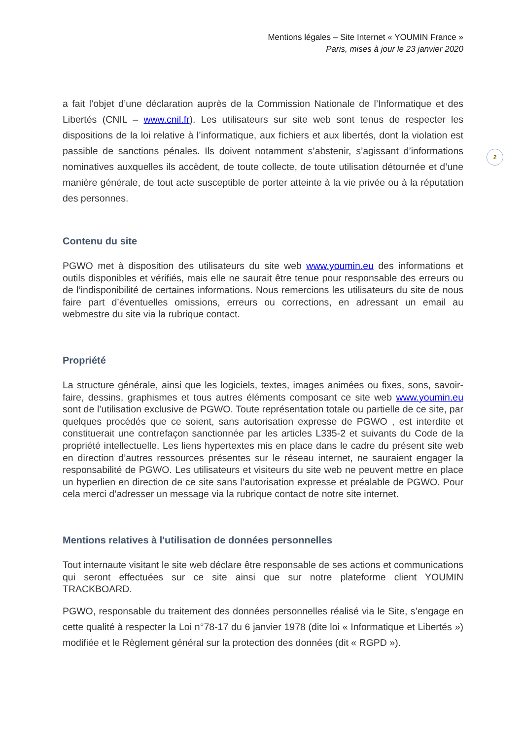Mentions légales – Site Internet « YOUMIN France »
Paris, mises à jour le 23 janvier 2020
2
a fait l’objet d’une déclaration auprès de la Commission Nationale de l’Informatique et des Libertés (CNIL – www.cnil.fr). Les utilisateurs sur site web sont tenus de respecter les dispositions de la loi relative à l’informatique, aux fichiers et aux libertés, dont la violation est passible de sanctions pénales. Ils doivent notamment s’abstenir, s’agissant d’informations nominatives auxquelles ils accèdent, de toute collecte, de toute utilisation détournée et d’une manière générale, de tout acte susceptible de porter atteinte à la vie privée ou à la réputation des personnes.
Contenu du site
PGWO met à disposition des utilisateurs du site web www.youmin.eu des informations et outils disponibles et vérifiés, mais elle ne saurait être tenue pour responsable des erreurs ou de l’indisponibilité de certaines informations. Nous remercions les utilisateurs du site de nous faire part d’éventuelles omissions, erreurs ou corrections, en adressant un email au webmestre du site via la rubrique contact.
Propriété
La structure générale, ainsi que les logiciels, textes, images animées ou fixes, sons, savoir-faire, dessins, graphismes et tous autres éléments composant ce site web www.youmin.eu sont de l’utilisation exclusive de PGWO. Toute représentation totale ou partielle de ce site, par quelques procédés que ce soient, sans autorisation expresse de PGWO , est interdite et constituerait une contrefaçon sanctionnée par les articles L335-2 et suivants du Code de la propriété intellectuelle. Les liens hypertextes mis en place dans le cadre du présent site web en direction d’autres ressources présentes sur le réseau internet, ne sauraient engager la responsabilité de PGWO. Les utilisateurs et visiteurs du site web ne peuvent mettre en place un hyperlien en direction de ce site sans l’autorisation expresse et préalable de PGWO. Pour cela merci d’adresser un message via la rubrique contact de notre site internet.
Mentions relatives à l'utilisation de données personnelles
Tout internaute visitant le site web déclare être responsable de ses actions et communications qui seront effectuées sur ce site ainsi que sur notre plateforme client YOUMIN TRACKBOARD.
PGWO, responsable du traitement des données personnelles réalisé via le Site, s’engage en cette qualité à respecter la Loi n°78-17 du 6 janvier 1978 (dite loi « Informatique et Libertés ») modifiée et le Règlement général sur la protection des données (dit « RGPD »).